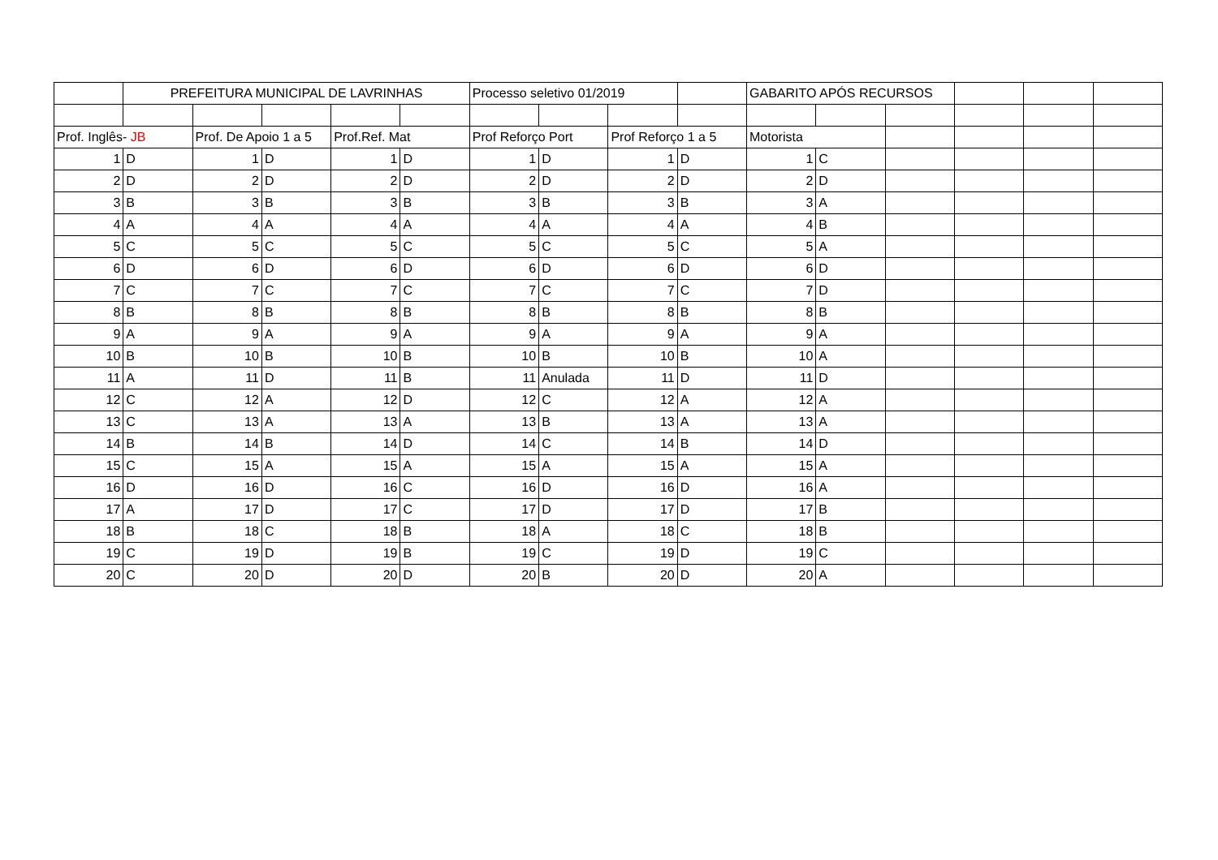| | PREFEITURA MUNICIPAL DE LAVRINHAS | | | | | Processo seletivo 01/2019 | | | | GABARITO APÓS RECURSOS | | | | | |
| Prof. Inglês- JB | | Prof. De Apoio 1 a 5 | | Prof.Ref. Mat | | Prof Reforço Port | | Prof Reforço 1 a 5 | | Motorista | | | | | |
| 1 | D | 1 | D | 1 | D | 1 | D | 1 | D | 1 | C | | | | |
| 2 | D | 2 | D | 2 | D | 2 | D | 2 | D | 2 | D | | | | |
| 3 | B | 3 | B | 3 | B | 3 | B | 3 | B | 3 | A | | | | |
| 4 | A | 4 | A | 4 | A | 4 | A | 4 | A | 4 | B | | | | |
| 5 | C | 5 | C | 5 | C | 5 | C | 5 | C | 5 | A | | | | |
| 6 | D | 6 | D | 6 | D | 6 | D | 6 | D | 6 | D | | | | |
| 7 | C | 7 | C | 7 | C | 7 | C | 7 | C | 7 | D | | | | |
| 8 | B | 8 | B | 8 | B | 8 | B | 8 | B | 8 | B | | | | |
| 9 | A | 9 | A | 9 | A | 9 | A | 9 | A | 9 | A | | | | |
| 10 | B | 10 | B | 10 | B | 10 | B | 10 | B | 10 | A | | | | |
| 11 | A | 11 | D | 11 | B | 11 | Anulada | 11 | D | 11 | D | | | | |
| 12 | C | 12 | A | 12 | D | 12 | C | 12 | A | 12 | A | | | | |
| 13 | C | 13 | A | 13 | A | 13 | B | 13 | A | 13 | A | | | | |
| 14 | B | 14 | B | 14 | D | 14 | C | 14 | B | 14 | D | | | | |
| 15 | C | 15 | A | 15 | A | 15 | A | 15 | A | 15 | A | | | | |
| 16 | D | 16 | D | 16 | C | 16 | D | 16 | D | 16 | A | | | | |
| 17 | A | 17 | D | 17 | C | 17 | D | 17 | D | 17 | B | | | | |
| 18 | B | 18 | C | 18 | B | 18 | A | 18 | C | 18 | B | | | | |
| 19 | C | 19 | D | 19 | B | 19 | C | 19 | D | 19 | C | | | | |
| 20 | C | 20 | D | 20 | D | 20 | B | 20 | D | 20 | A | | | | |